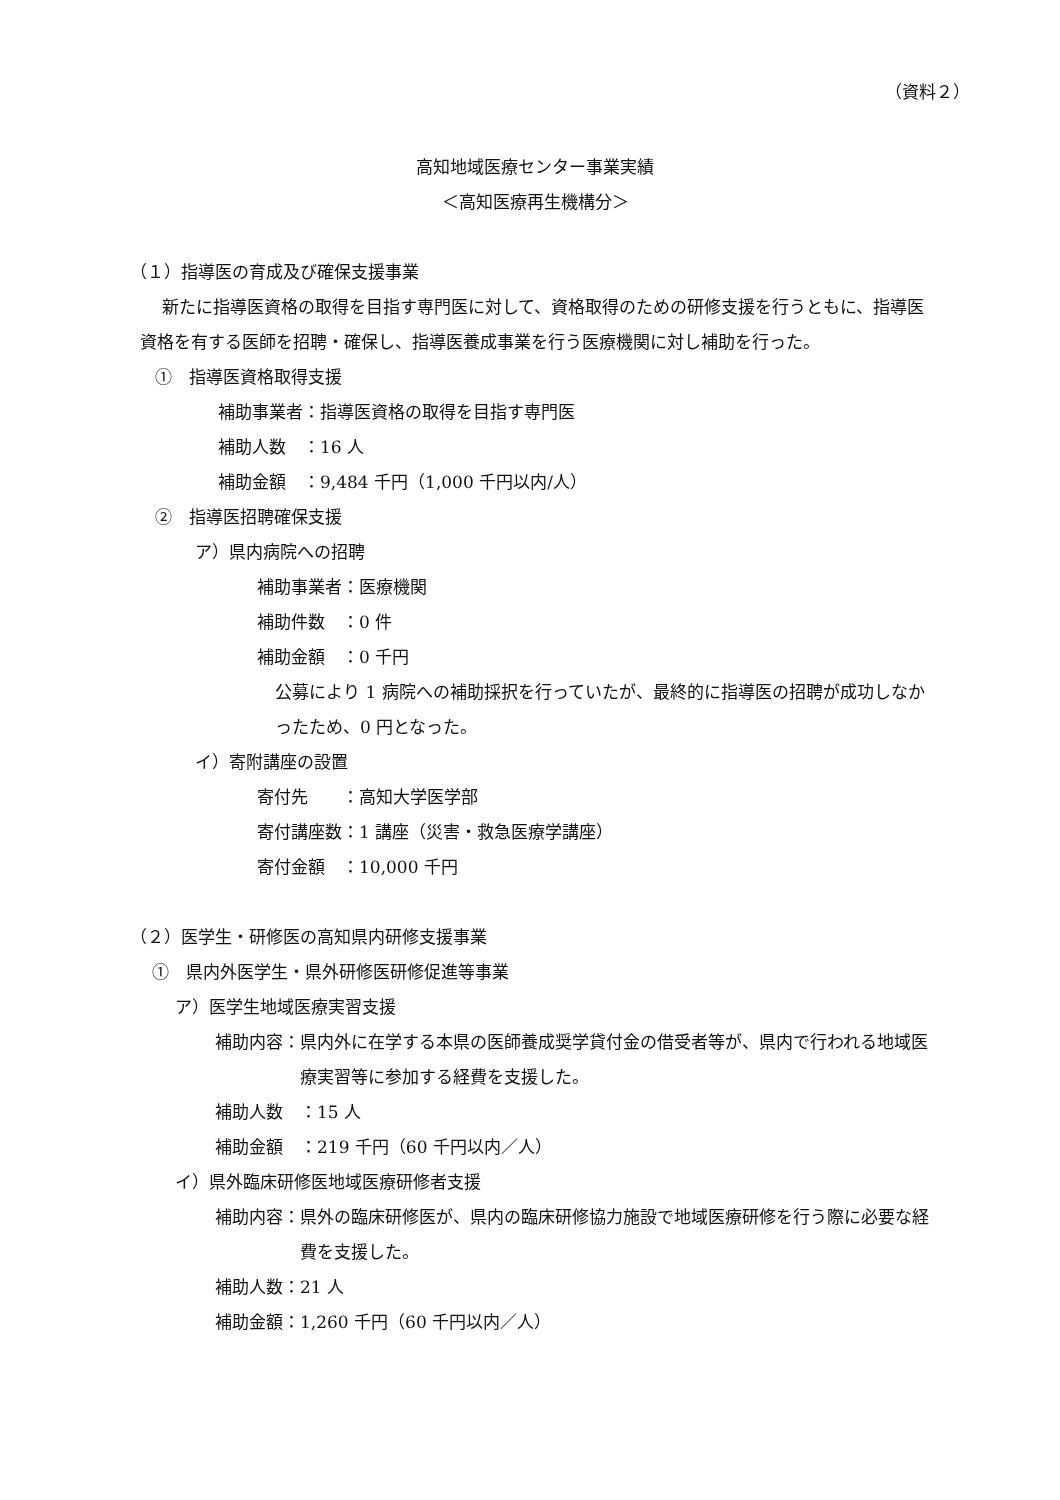（資料２）
高知地域医療センター事業実績
＜高知医療再生機構分＞
（１）指導医の育成及び確保支援事業
新たに指導医資格の取得を目指す専門医に対して、資格取得のための研修支援を行うともに、指導医資格を有する医師を招聘・確保し、指導医養成事業を行う医療機関に対し補助を行った。
①　指導医資格取得支援
補助事業者：指導医資格の取得を目指す専門医
補助人数　：16 人
補助金額　：9,484 千円（1,000 千円以内/人）
②　指導医招聘確保支援
ア）県内病院への招聘
補助事業者：医療機関
補助件数　：0 件
補助金額　：0 千円
公募により 1 病院への補助採択を行っていたが、最終的に指導医の招聘が成功しなかったため、0 円となった。
イ）寄附講座の設置
寄付先　　：高知大学医学部
寄付講座数：1 講座（災害・救急医療学講座）
寄付金額　：10,000 千円
（２）医学生・研修医の高知県内研修支援事業
①　県内外医学生・県外研修医研修促進等事業
ア）医学生地域医療実習支援
補助内容： 県内外に在学する本県の医師養成奨学貸付金の借受者等が、県内で行われる地域医療実習等に参加する経費を支援した。
補助人数　：15 人
補助金額　：219 千円（60 千円以内／人）
イ）県外臨床研修医地域医療研修者支援
補助内容： 県外の臨床研修医が、県内の臨床研修協力施設で地域医療研修を行う際に必要な経費を支援した。
補助人数：21 人
補助金額：1,260 千円（60 千円以内／人）